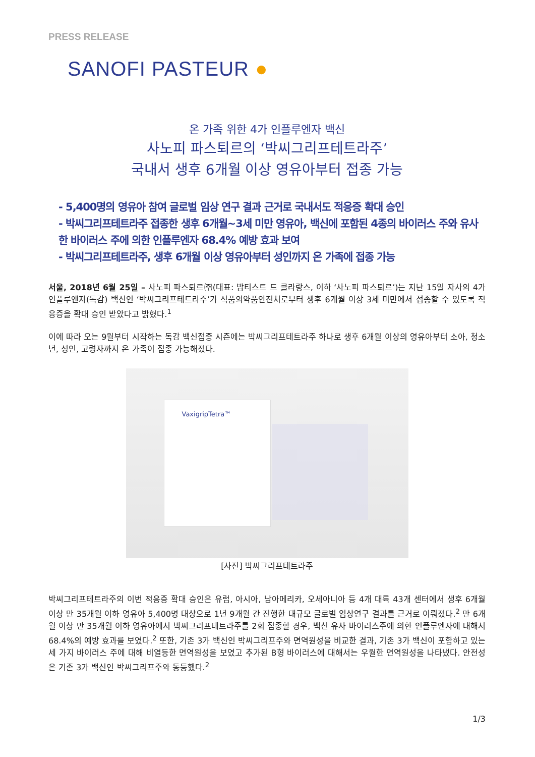PRESS RELEASE
SANOFI PASTEUR ●
온 가족 위한 4가 인플루엔자 백신
사노피 파스퇴르의 ‘박씨그리프테트라주’
국내서 생후 6개월 이상 영유아부터 접종 가능
- 5,400명의 영유아 참여 글로벌 임상 연구 결과 근거로 국내서도 적응증 확대 승인
- 박씨그리프테트라주 접종한 생후 6개월~3세 미만 영유아, 백신에 포함된 4종의 바이러스 주와 유사한 바이러스 주에 의한 인플루엔자 68.4% 예방 효과 보여
- 박씨그리프테트라주, 생후 6개월 이상 영유아부터 성인까지 온 가족에 접종 가능
서울, 2018년 6월 25일 – 사노피 파스퇴르㈜(대표: 밥티스트 드 클라랑스, 이하 ‘사노피 파스퇴르’)는 지난 15일 자사의 4가 인플루엔자(독감) 백신인 ‘박씨그리프테트라주’가 식품의약품안전처로부터 생후 6개월 이상 3세 미만에서 접종할 수 있도록 적응증을 확대 승인 받았다고 밝혔다.<sup>1</sup>
이에 따라 오는 9월부터 시작하는 독감 백신접종 시즌에는 박씨그리프테트라주 하나로 생후 6개월 이상의 영유아부터 소아, 청소년, 성인, 고령자까지 온 가족이 접종 가능해졌다.
VaxigripTetra™
[사진] 박씨그리프테트라주
박씨그리프테트라주의 이번 적응증 확대 승인은 유럽, 아시아, 남아메리카, 오세아니아 등 4개 대륙 43개 센터에서 생후 6개월 이상 만 35개월 이하 영유아 5,400명 대상으로 1년 9개월 간 진행한 대규모 글로벌 임상연구 결과를 근거로 이뤄졌다.<sup>2</sup> 만 6개월 이상 만 35개월 이하 영유아에서 박씨그리프테트라주를 2회 접종할 경우, 백신 유사 바이러스주에 의한 인플루엔자에 대해서 68.4%의 예방 효과를 보였다.<sup>2</sup> 또한, 기존 3가 백신인 박씨그리프주와 면역원성을 비교한 결과, 기존 3가 백신이 포함하고 있는 세 가지 바이러스 주에 대해 비열등한 면역원성을 보였고 추가된 B형 바이러스에 대해서는 우월한 면역원성을 나타냈다. 안전성은 기존 3가 백신인 박씨그리프주와 동등했다.<sup>2</sup>
1/3